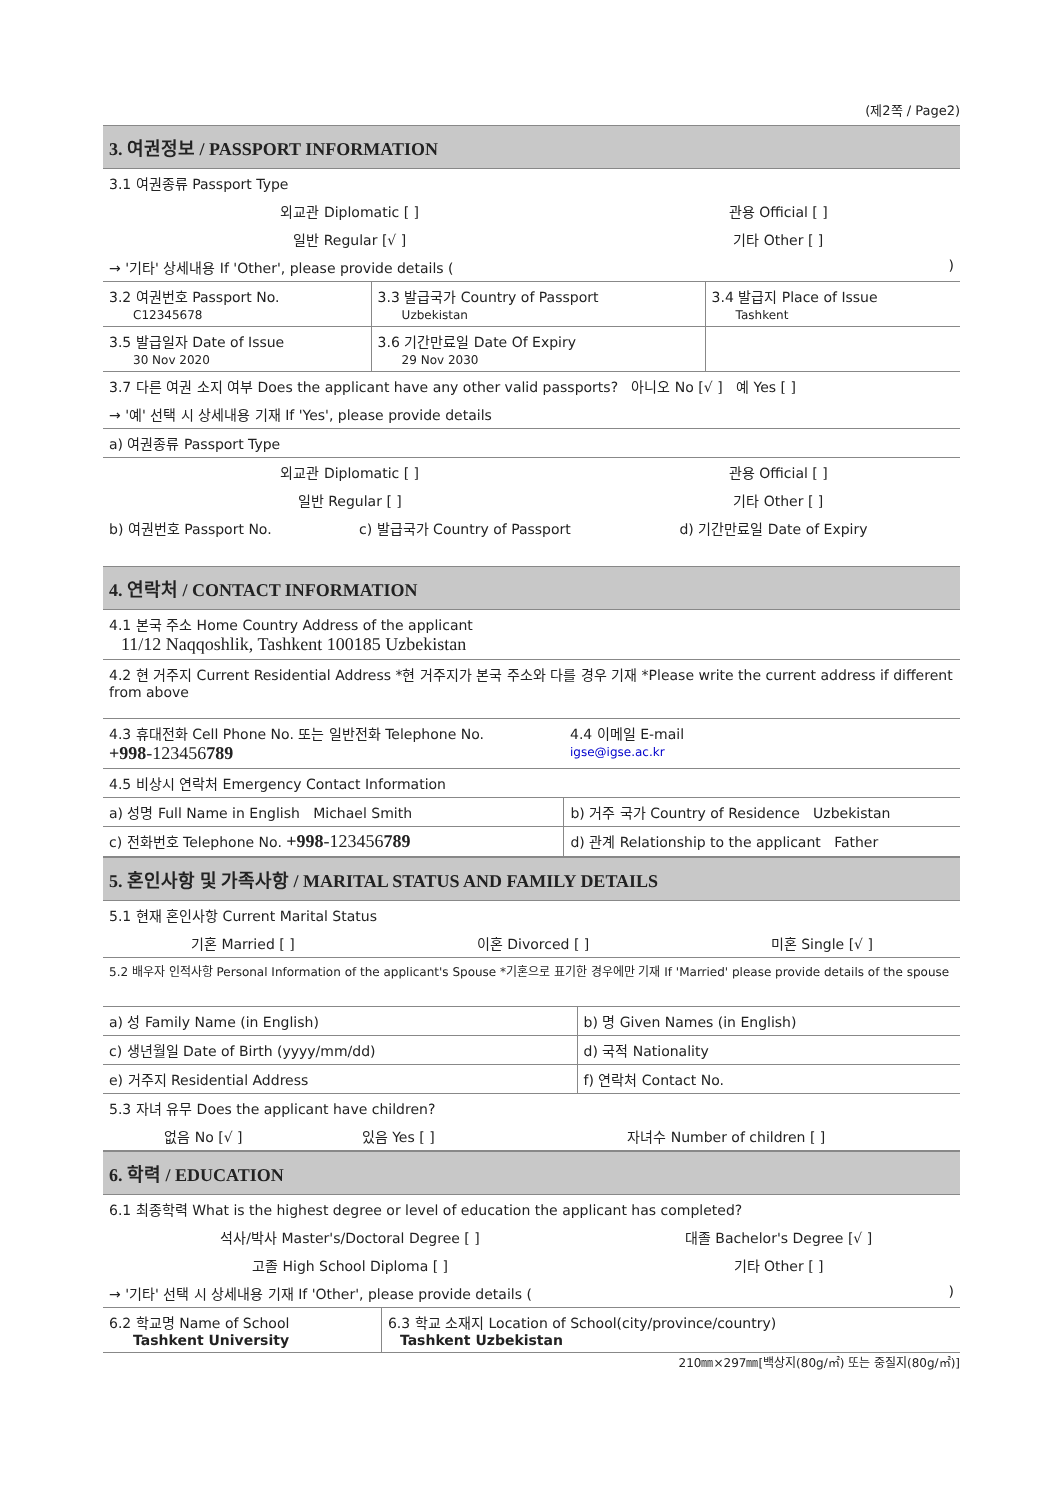(제2쪽 / Page2)
3. 여권정보 / PASSPORT INFORMATION
| 3.1 여권종류 Passport Type | |
| 외교관 Diplomatic [ ] | 관용 Official [ ] |
| 일반 Regular [√ ] | 기타 Other [ ] |
| → '기타' 상세내용 If 'Other', please provide details ( ) | |
| 3.2 여권번호 Passport No. C12345678 | 3.3 발급국가 Country of Passport Uzbekistan | 3.4 발급지 Place of Issue Tashkent |
| 3.5 발급일자 Date of Issue 30 Nov 2020 | 3.6 기간만료일 Date Of Expiry 29 Nov 2030 | |
| 3.7 다른 여권 소지 여부 Does the applicant have any other valid passports? 아니오 No [√ ] 예 Yes [ ] |
| → '예' 선택 시 상세내용 기재 If 'Yes', please provide details |
| a) 여권종류 Passport Type |
| 외교관 Diplomatic [ ] | 관용 Official [ ] |
| 일반 Regular [ ] | 기타 Other [ ] |
| b) 여권번호 Passport No. | c) 발급국가 Country of Passport | d) 기간만료일 Date of Expiry |
4. 연락처 / CONTACT INFORMATION
| 4.1 본국 주소 Home Country Address of the applicant 11/12 Naqqoshlik, Tashkent 100185 Uzbekistan |
| 4.2 현 거주지 Current Residential Address *현 거주지가 본국 주소와 다를 경우 기재 *Please write the current address if different from above |
| 4.3 휴대전화 Cell Phone No. 또는 일반전화 Telephone No. +998 -123456 789 | 4.4 이메일 E-mail igse@igse.ac.kr |
| 4.5 비상시 연락처 Emergency Contact Information | |
| a) 성명 Full Name in English Michael Smith | b) 거주 국가 Country of Residence Uzbekistan |
| c) 전화번호 Telephone No. +998 -123456 789 | d) 관계 Relationship to the applicant Father |
5. 혼인사항 및 가족사항 / MARITAL STATUS AND FAMILY DETAILS
| 5.1 현재 혼인사항 Current Marital Status | | |
| 기혼 Married [ ] | 이혼 Divorced [ ] | 미혼 Single [√ ] |
| 5.2 배우자 인적사항 Personal Information of the applicant's Spouse *기혼으로 표기한 경우에만 기재 If 'Married' please provide details of the spouse | | |
| a) 성 Family Name (in English) | b) 명 Given Names (in English) |
| c) 생년월일 Date of Birth (yyyy/mm/dd) | d) 국적 Nationality |
| e) 거주지 Residential Address | f) 연락처 Contact No. |
| 5.3 자녀 유무 Does the applicant have children? | | |
| 없음 No [√ ] | 있음 Yes [ ] | 자녀수 Number of children [ ] |
6. 학력 / EDUCATION
| 6.1 최종학력 What is the highest degree or level of education the applicant has completed? | |
| 석사/박사 Master's/Doctoral Degree [ ] | 대졸 Bachelor's Degree [√ ] |
| 고졸 High School Diploma [ ] | 기타 Other [ ] |
| → '기타' 선택 시 상세내용 기재 If 'Other', please provide details ( ) | |
| 6.2 학교명 Name of School Tashkent University | 6.3 학교 소재지 Location of School(city/province/country) Tashkent Uzbekistan |
210㎜×297㎜[백상지(80g/㎡) 또는 중질지(80g/㎡)]